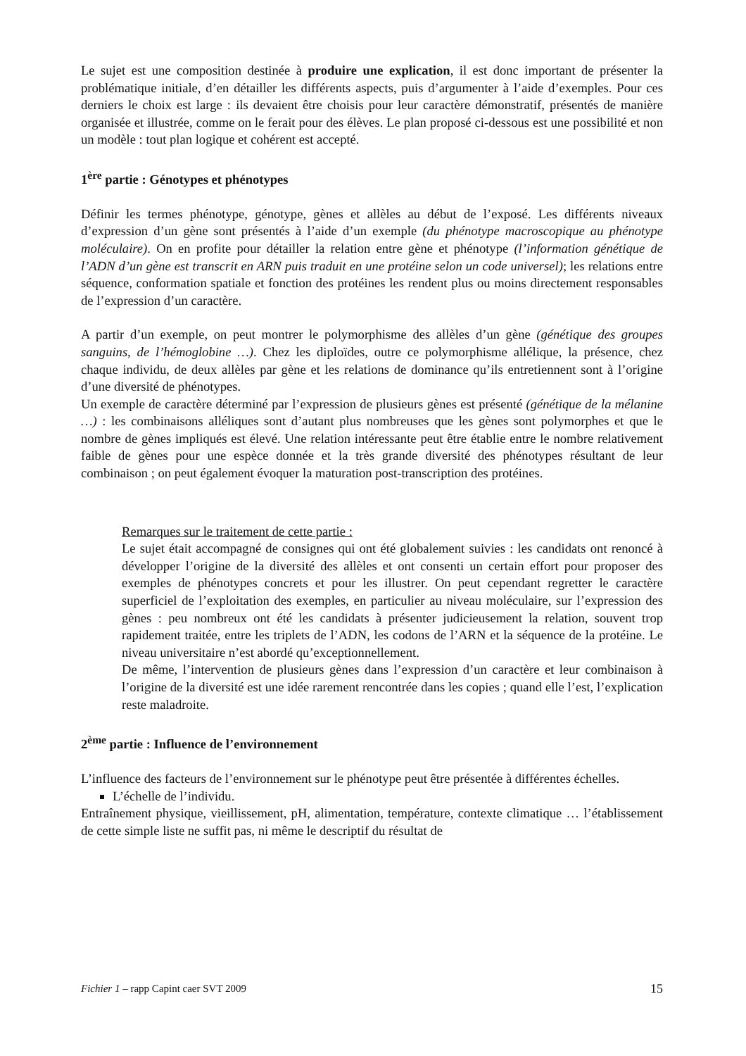Le sujet est une composition destinée à produire une explication, il est donc important de présenter la problématique initiale, d’en détailler les différents aspects, puis d’argumenter à l’aide d’exemples. Pour ces derniers le choix est large : ils devaient être choisis pour leur caractère démonstratif, présentés de manière organisée et illustrée, comme on le ferait pour des élèves. Le plan proposé ci-dessous est une possibilité et non un modèle : tout plan logique et cohérent est accepté.
1<sup>ère</sup> partie : Génotypes et phénotypes
Définir les termes phénotype, génotype, gènes et allèles au début de l’exposé. Les différents niveaux d’expression d’un gène sont présentés à l’aide d’un exemple (du phénotype macroscopique au phénotype moléculaire). On en profite pour détailler la relation entre gène et phénotype (l’information génétique de l’ADN d’un gène est transcrit en ARN puis traduit en une protéine selon un code universel); les relations entre séquence, conformation spatiale et fonction des protéines les rendent plus ou moins directement responsables de l’expression d’un caractère.
A partir d’un exemple, on peut montrer le polymorphisme des allèles d’un gène (génétique des groupes sanguins, de l’hémoglobine …). Chez les diploïdes, outre ce polymorphisme allélique, la présence, chez chaque individu, de deux allèles par gène et les relations de dominance qu’ils entretiennent sont à l’origine d’une diversité de phénotypes.
Un exemple de caractère déterminé par l’expression de plusieurs gènes est présenté (génétique de la mélanine …) : les combinaisons alléliques sont d’autant plus nombreuses que les gènes sont polymorphes et que le nombre de gènes impliqués est élevé. Une relation intéressante peut être établie entre le nombre relativement faible de gènes pour une espèce donnée et la très grande diversité des phénotypes résultant de leur combinaison ; on peut également évoquer la maturation post-transcription des protéines.
Remarques sur le traitement de cette partie :
Le sujet était accompagné de consignes qui ont été globalement suivies : les candidats ont renoncé à développer l’origine de la diversité des allèles et ont consenti un certain effort pour proposer des exemples de phénotypes concrets et pour les illustrer. On peut cependant regretter le caractère superficiel de l’exploitation des exemples, en particulier au niveau moléculaire, sur l’expression des gènes : peu nombreux ont été les candidats à présenter judicieusement la relation, souvent trop rapidement traitée, entre les triplets de l’ADN, les codons de l’ARN et la séquence de la protéine. Le niveau universitaire n’est abordé qu’exceptionnellement.
De même, l’intervention de plusieurs gènes dans l’expression d’un caractère et leur combinaison à l’origine de la diversité est une idée rarement rencontrée dans les copies ; quand elle l’est, l’explication reste maladroite.
2<sup>ème</sup> partie : Influence de l’environnement
L’influence des facteurs de l’environnement sur le phénotype peut être présentée à différentes échelles.
L’échelle de l’individu.
Entraînement physique, vieillissement, pH, alimentation, température, contexte climatique … l’établissement de cette simple liste ne suffit pas, ni même le descriptif du résultat de
Fichier 1 – rapp Capint caer SVT 2009 15